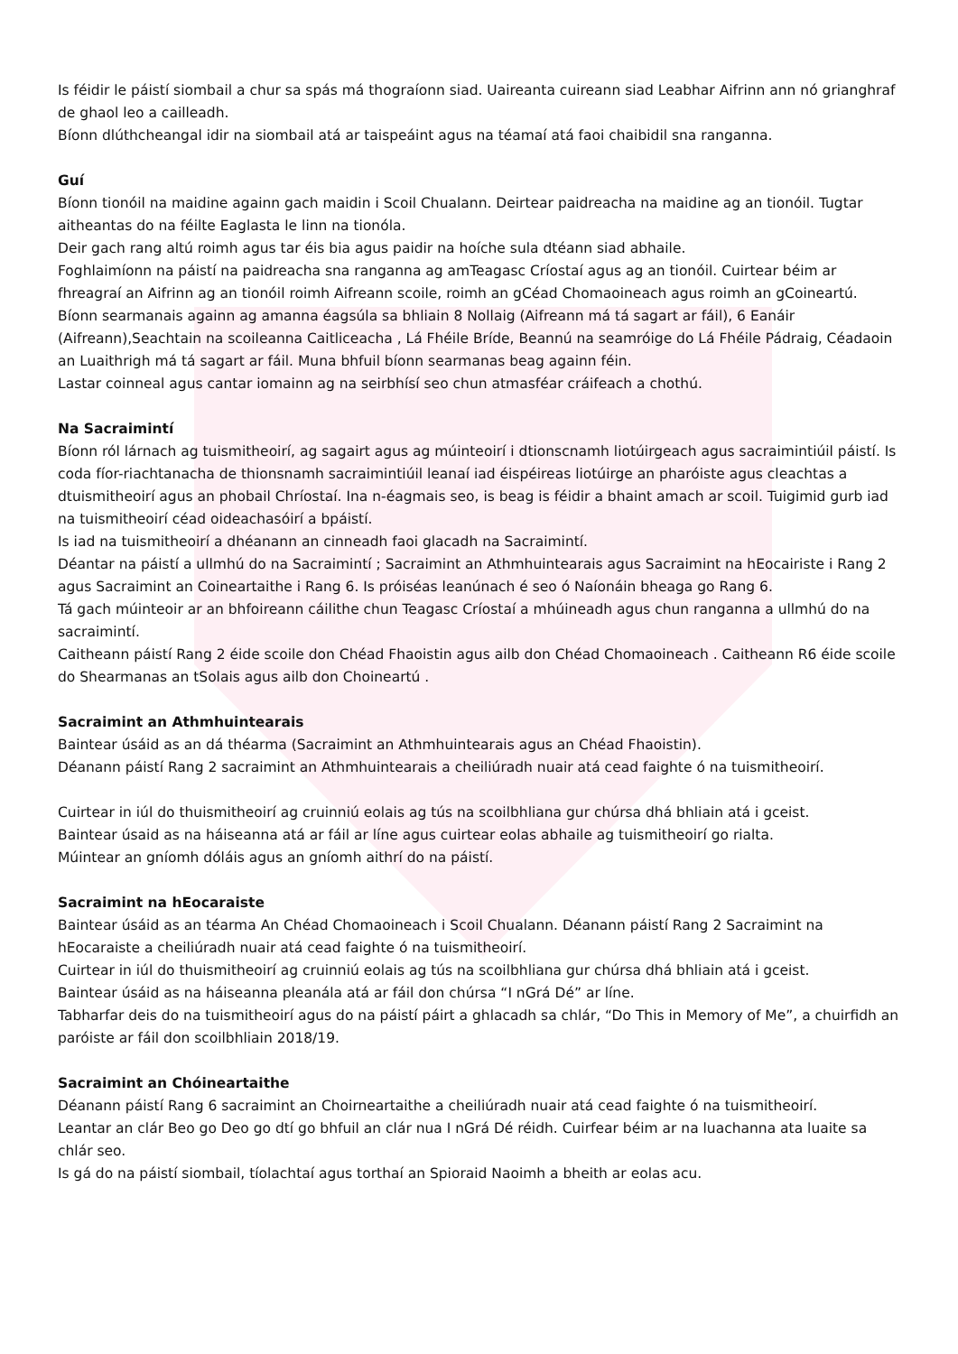Is féidir le páistí siombail a chur sa spás má thograíonn siad. Uaireanta cuireann siad Leabhar Aifrinn ann nó grianghraf de ghaol leo a cailleadh.
Bíonn dlúthcheangal idir na siombail atá ar taispeáint agus na téamaí atá faoi chaibidil sna ranganna.
Guí
Bíonn tionóil na maidine againn gach maidin i Scoil Chualann. Deirtear paidreacha na maidine ag an tionóil. Tugtar aitheantas do na féilte Eaglasta le linn na tionóla.
Deir gach rang altú roimh agus tar éis bia agus paidir na hoíche sula dtéann siad abhaile.
Foghlaimíonn na páistí na paidreacha sna ranganna ag amTeagasc Críostaí agus ag an tionóil. Cuirtear béim ar fhreagraí an Aifrinn ag an tionóil roimh Aifreann scoile, roimh an gCéad Chomaoineach agus roimh an gCoineartú.
Bíonn searmanais againn ag amanna éagsúla sa bhliain 8 Nollaig (Aifreann má tá sagart ar fáil), 6 Eanáir (Aifreann),Seachtain na scoileanna Caitliceacha , Lá Fhéile Bríde, Beannú na seamróige do Lá Fhéile Pádraig, Céadaoin an Luaithrigh má tá sagart ar fáil. Muna bhfuil bíonn searmanas beag againn féin.
Lastar coinneal agus cantar iomainn ag na seirbhísí seo chun atmasféar cráifeach a chothú.
Na Sacraimintí
Bíonn ról lárnach ag tuismitheoirí, ag sagairt agus ag múinteoirí i dtionscnamh liotúirgeach agus sacraimintiúil páistí. Is coda fíor-riachtanacha de thionsnamh sacraimintiúil leanaí iad éispéireas liotúirge an pharóiste agus cleachtas a dtuismitheoirí agus an phobail Chríostaí. Ina n-éagmais seo, is beag is féidir a bhaint amach ar scoil. Tuigimid gurb iad na tuismitheoirí céad oideachasóirí a bpáistí.
Is iad na tuismitheoirí a dhéanann an cinneadh faoi glacadh na Sacraimintí.
Déantar na páistí a ullmhú do na Sacraimintí ; Sacraimint an Athmhuintearais agus Sacraimint na hEocairiste i Rang 2 agus Sacraimint an Coineartaithe i Rang 6. Is próiséas leanúnach é seo ó Naíonáin bheaga go Rang 6.
Tá gach múinteoir ar an bhfoireann cáilithe chun Teagasc Críostaí a mhúineadh agus chun ranganna a ullmhú do na sacraimintí.
Caitheann páistí Rang 2 éide scoile don Chéad Fhaoistin agus ailb don Chéad Chomaoineach . Caitheann R6 éide scoile do Shearmanas an tSolais agus ailb don Choineartú .
Sacraimint an Athmhuintearais
Baintear úsáid as an dá théarma (Sacraimint an Athmhuintearais agus an Chéad Fhaoistin).
Déanann páistí Rang 2 sacraimint an Athmhuintearais a cheiliúradh nuair atá cead faighte ó na tuismitheoirí.
Cuirtear in iúl do thuismitheoirí ag cruinniú eolais ag tús na scoilbhliana gur chúrsa dhá bhliain atá i gceist.
Baintear úsaid as na háiseanna atá ar fáil ar líne agus cuirtear eolas abhaile ag tuismitheoirí go rialta.
Múintear an gníomh dóláis agus an gníomh aithrí do na páistí.
Sacraimint na hEocaraiste
Baintear úsáid as an téarma An Chéad Chomaoineach i Scoil Chualann. Déanann páistí Rang 2 Sacraimint na hEocaraiste a cheiliúradh nuair atá cead faighte ó na tuismitheoirí.
Cuirtear in iúl do thuismitheoirí ag cruinniú eolais ag tús na scoilbhliana gur chúrsa dhá bhliain atá i gceist.
Baintear úsáid as na háiseanna pleanála atá ar fáil don chúrsa “I nGrá Dé” ar líne.
Tabharfar deis do na tuismitheoirí agus do na páistí páirt a ghlacadh sa chlár, “Do This in Memory of Me”, a chuirfidh an paróiste ar fáil don scoilbhliain 2018/19.
Sacraimint an Chóineartaithe
Déanann páistí Rang 6 sacraimint an Choirneartaithe a cheiliúradh nuair atá cead faighte ó na tuismitheoirí.
Leantar an clár Beo go Deo go dtí go bhfuil an clár nua I nGrá Dé réidh. Cuirfear béim ar na luachanna ata luaite sa chlár seo.
Is gá do na páistí siombail, tíolachtaí agus torthaí an Spioraid Naoimh a bheith ar eolas acu.